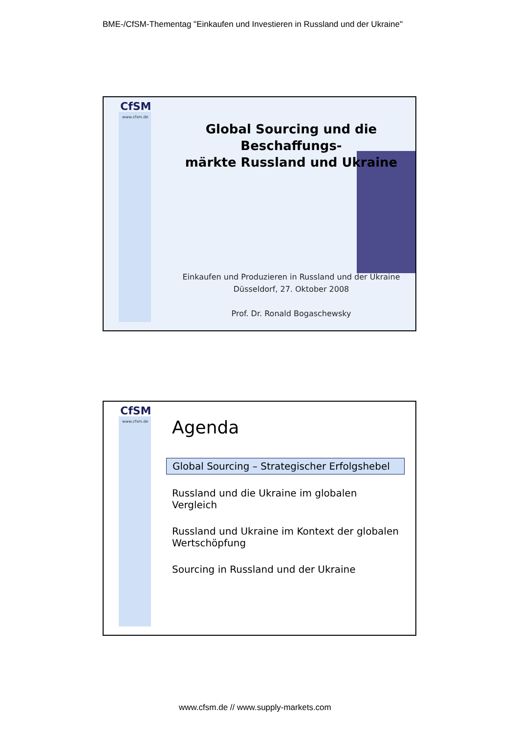BME-/CfSM-Thementag "Einkaufen und Investieren in Russland und der Ukraine"
CfSM
www.cfsm.de
Global Sourcing und die Beschaffungs-
märkte Russland und Ukraine
Einkaufen und Produzieren in Russland und der Ukraine
Düsseldorf, 27. Oktober 2008
Prof. Dr. Ronald Bogaschewsky
CfSM
www.cfsm.de
Agenda
Global Sourcing – Strategischer Erfolgshebel
Russland und die Ukraine im globalen Vergleich
Russland und Ukraine im Kontext der globalen Wertschöpfung
Sourcing in Russland und der Ukraine
www.cfsm.de // www.supply-markets.com